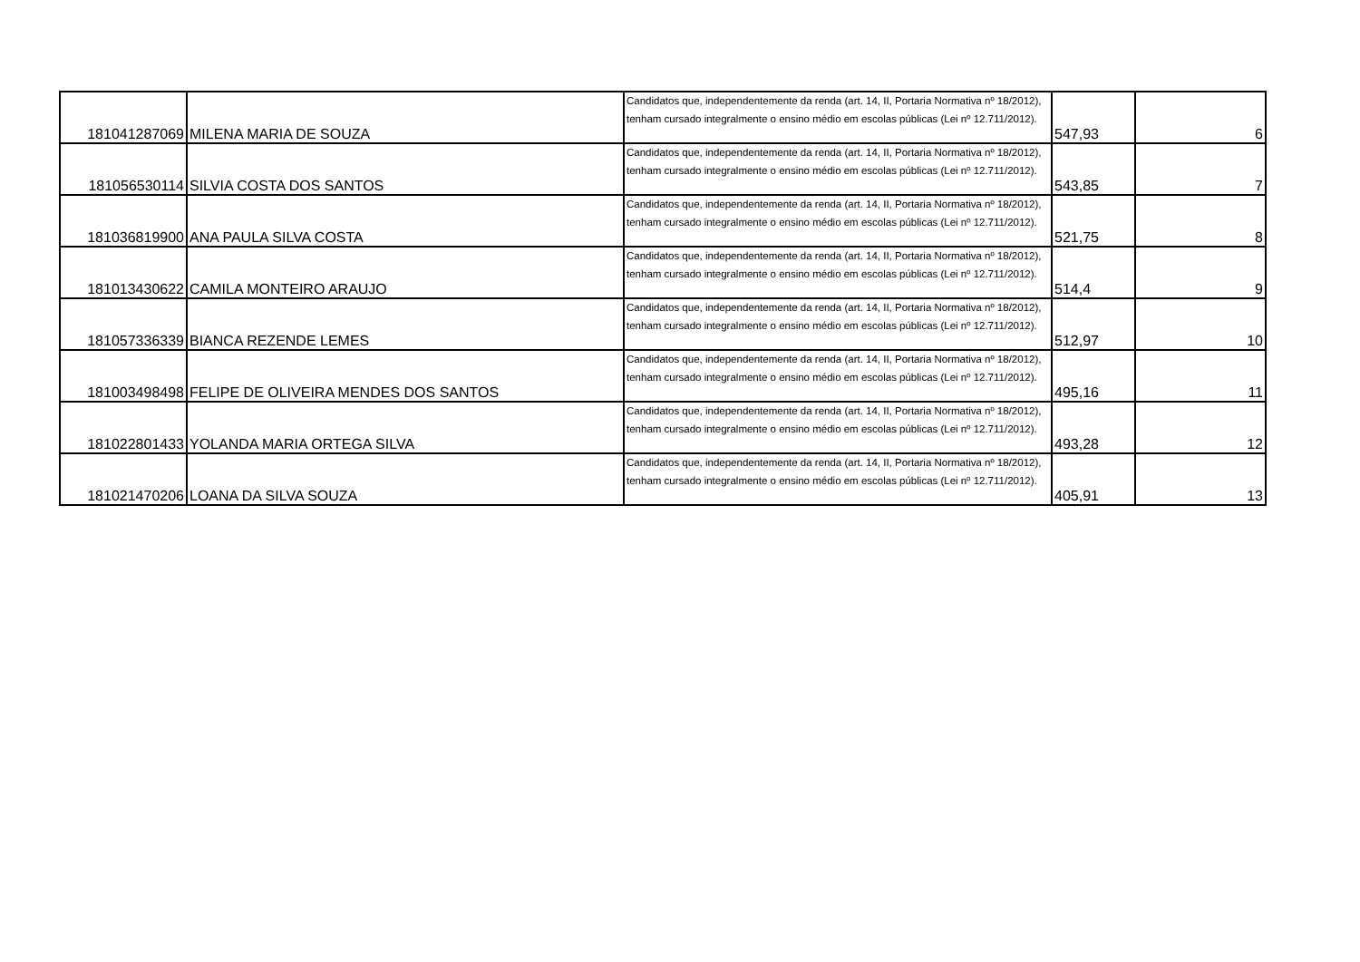| 181041287069 | MILENA MARIA DE SOUZA | Candidatos que, independentemente da renda (art. 14, II, Portaria Normativa nº 18/2012), tenham cursado integralmente o ensino médio em escolas públicas (Lei nº 12.711/2012). | 547,93 | 6 |
| 181056530114 | SILVIA COSTA DOS SANTOS | Candidatos que, independentemente da renda (art. 14, II, Portaria Normativa nº 18/2012), tenham cursado integralmente o ensino médio em escolas públicas (Lei nº 12.711/2012). | 543,85 | 7 |
| 181036819900 | ANA PAULA SILVA COSTA | Candidatos que, independentemente da renda (art. 14, II, Portaria Normativa nº 18/2012), tenham cursado integralmente o ensino médio em escolas públicas (Lei nº 12.711/2012). | 521,75 | 8 |
| 181013430622 | CAMILA MONTEIRO ARAUJO | Candidatos que, independentemente da renda (art. 14, II, Portaria Normativa nº 18/2012), tenham cursado integralmente o ensino médio em escolas públicas (Lei nº 12.711/2012). | 514,4 | 9 |
| 181057336339 | BIANCA REZENDE LEMES | Candidatos que, independentemente da renda (art. 14, II, Portaria Normativa nº 18/2012), tenham cursado integralmente o ensino médio em escolas públicas (Lei nº 12.711/2012). | 512,97 | 10 |
| 181003498498 | FELIPE DE OLIVEIRA MENDES DOS SANTOS | Candidatos que, independentemente da renda (art. 14, II, Portaria Normativa nº 18/2012), tenham cursado integralmente o ensino médio em escolas públicas (Lei nº 12.711/2012). | 495,16 | 11 |
| 181022801433 | YOLANDA MARIA ORTEGA SILVA | Candidatos que, independentemente da renda (art. 14, II, Portaria Normativa nº 18/2012), tenham cursado integralmente o ensino médio em escolas públicas (Lei nº 12.711/2012). | 493,28 | 12 |
| 181021470206 | LOANA DA SILVA SOUZA | Candidatos que, independentemente da renda (art. 14, II, Portaria Normativa nº 18/2012), tenham cursado integralmente o ensino médio em escolas públicas (Lei nº 12.711/2012). | 405,91 | 13 |